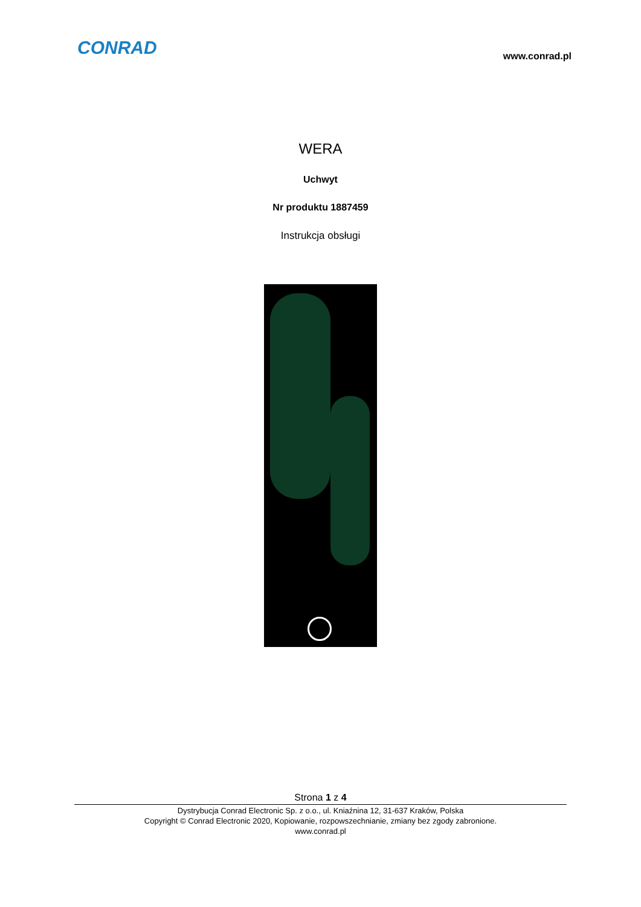CONRAD
www.conrad.pl
WERA
Uchwyt
Nr produktu 1887459
Instrukcja obsługi
Strona 1 z 4
Dystrybucja Conrad Electronic Sp. z o.o., ul. Kniaźnina 12, 31-637 Kraków, Polska
Copyright © Conrad Electronic 2020, Kopiowanie, rozpowszechnianie, zmiany bez zgody zabronione.
www.conrad.pl